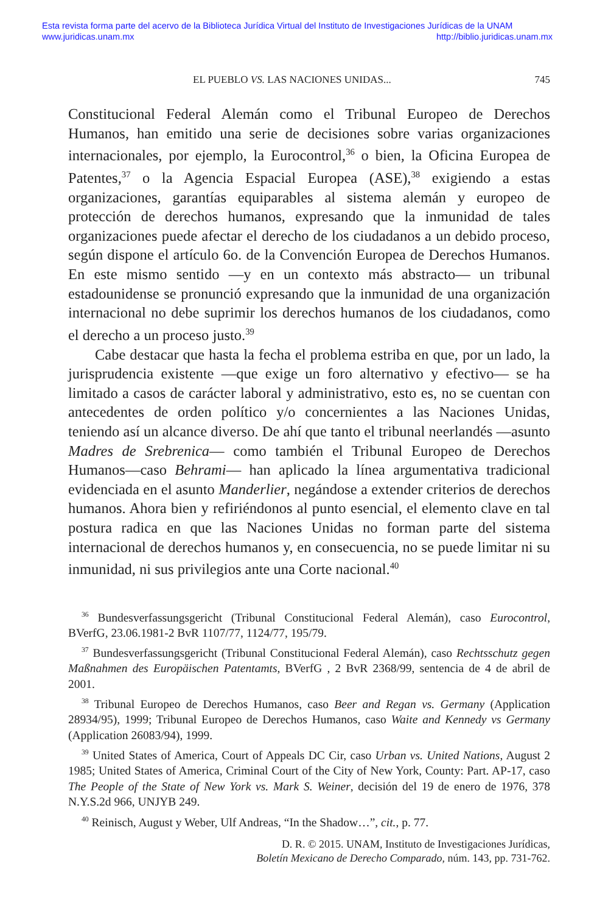Esta revista forma parte del acervo de la Biblioteca Jurídica Virtual del Instituto de Investigaciones Jurídicas de la UNAM
www.juridicas.unam.mx http://biblio.juridicas.unam.mx
EL PUEBLO VS. LAS NACIONES UNIDAS... 745
Constitucional Federal Alemán como el Tribunal Europeo de Derechos Humanos, han emitido una serie de decisiones sobre varias organizaciones internacionales, por ejemplo, la Eurocontrol,<sup>36</sup> o bien, la Oficina Europea de Patentes,<sup>37</sup> o la Agencia Espacial Europea (ASE),<sup>38</sup> exigiendo a estas organizaciones, garantías equiparables al sistema alemán y europeo de protección de derechos humanos, expresando que la inmunidad de tales organizaciones puede afectar el derecho de los ciudadanos a un debido proceso, según dispone el artículo 6o. de la Convención Europea de Derechos Humanos. En este mismo sentido —y en un contexto más abstracto— un tribunal estadounidense se pronunció expresando que la inmunidad de una organización internacional no debe suprimir los derechos humanos de los ciudadanos, como el derecho a un proceso justo.<sup>39</sup>
Cabe destacar que hasta la fecha el problema estriba en que, por un lado, la jurisprudencia existente —que exige un foro alternativo y efectivo— se ha limitado a casos de carácter laboral y administrativo, esto es, no se cuentan con antecedentes de orden político y/o concernientes a las Naciones Unidas, teniendo así un alcance diverso. De ahí que tanto el tribunal neerlandés —asunto Madres de Srebrenica— como también el Tribunal Europeo de Derechos Humanos—caso Behrami— han aplicado la línea argumentativa tradicional evidenciada en el asunto Manderlier, negándose a extender criterios de derechos humanos. Ahora bien y refiriéndonos al punto esencial, el elemento clave en tal postura radica en que las Naciones Unidas no forman parte del sistema internacional de derechos humanos y, en consecuencia, no se puede limitar ni su inmunidad, ni sus privilegios ante una Corte nacional.<sup>40</sup>
<sup>36</sup> Bundesverfassungsgericht (Tribunal Constitucional Federal Alemán), caso Eurocontrol, BVerfG, 23.06.1981-2 BvR 1107/77, 1124/77, 195/79.
<sup>37</sup> Bundesverfassungsgericht (Tribunal Constitucional Federal Alemán), caso Rechtsschutz gegen Maßnahmen des Europäischen Patentamts, BVerfG , 2 BvR 2368/99, sentencia de 4 de abril de 2001.
<sup>38</sup> Tribunal Europeo de Derechos Humanos, caso Beer and Regan vs. Germany (Application 28934/95), 1999; Tribunal Europeo de Derechos Humanos, caso Waite and Kennedy vs Germany (Application 26083/94), 1999.
<sup>39</sup> United States of America, Court of Appeals DC Cir, caso Urban vs. United Nations, August 2 1985; United States of America, Criminal Court of the City of New York, County: Part. AP-17, caso The People of the State of New York vs. Mark S. Weiner, decisión del 19 de enero de 1976, 378 N.Y.S.2d 966, UNJYB 249.
<sup>40</sup> Reinisch, August y Weber, Ulf Andreas, “In the Shadow…”, cit., p. 77.
D. R. © 2015. UNAM, Instituto de Investigaciones Jurídicas,
Boletín Mexicano de Derecho Comparado, núm. 143, pp. 731-762.